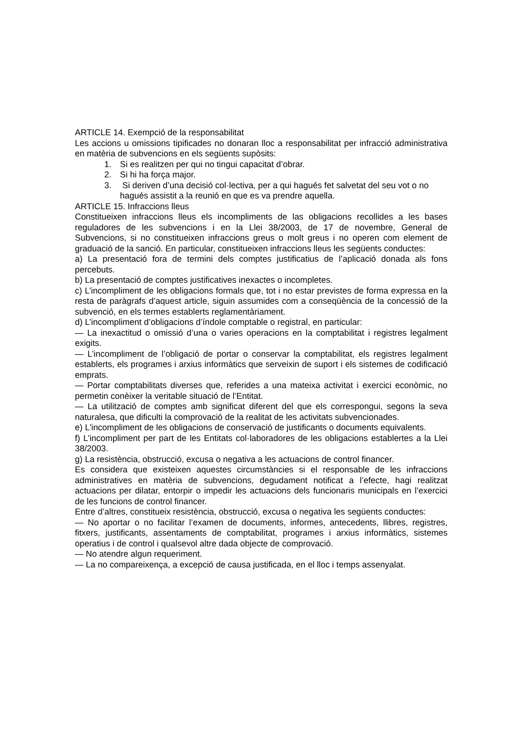ARTICLE 14. Exempció de la responsabilitat
Les accions u omissions tipificades no donaran lloc a responsabilitat per infracció administrativa en matèria de subvencions en els següents supòsits:
1. Si es realitzen per qui no tingui capacitat d’obrar.
2. Si hi ha força major.
3. Si deriven d’una decisió col·lectiva, per a qui hagués fet salvetat del seu vot o no hagués assistit a la reunió en que es va prendre aquella.
ARTICLE 15. Infraccions lleus
Constitueixen infraccions lleus els incompliments de las obligacions recollides a les bases reguladores de les subvencions i en la Llei 38/2003, de 17 de novembre, General de Subvencions, si no constitueixen infraccions greus o molt greus i no operen com element de graduació de la sanció. En particular, constitueixen infraccions lleus les següents conductes:
a) La presentació fora de termini dels comptes justificatius de l’aplicació donada als fons percebuts.
b) La presentació de comptes justificatives inexactes o incompletes.
c) L’incompliment de les obligacions formals que, tot i no estar previstes de forma expressa en la resta de paràgrafs d’aquest article, siguin assumides com a conseqüència de la concessió de la subvenció, en els termes establerts reglamentàriament.
d) L’incompliment d’obligacions d’índole comptable o registral, en particular:
— La inexactitud o omissió d’una o varies operacions en la comptabilitat i registres legalment exigits.
— L’incompliment de l’obligació de portar o conservar la comptabilitat, els registres legalment establerts, els programes i arxius informàtics que serveixin de suport i els sistemes de codificació emprats.
— Portar comptabilitats diverses que, referides a una mateixa activitat i exercici econòmic, no permetin conèixer la veritable situació de l’Entitat.
— La utilització de comptes amb significat diferent del que els correspongui, segons la seva naturalesa, que dificulti la comprovació de la realitat de les activitats subvencionades.
e) L'incompliment de les obligacions de conservació de justificants o documents equivalents.
f) L’incompliment per part de les Entitats col·laboradores de les obligacions establertes a la Llei 38/2003.
g) La resistència, obstrucció, excusa o negativa a les actuacions de control financer.
Es considera que existeixen aquestes circumstàncies si el responsable de les infraccions administratives en matèria de subvencions, degudament notificat a l’efecte, hagi realitzat actuacions per dilatar, entorpir o impedir les actuacions dels funcionaris municipals en l’exercici de les funcions de control financer.
Entre d’altres, constitueix resistència, obstrucció, excusa o negativa les següents conductes:
— No aportar o no facilitar l’examen de documents, informes, antecedents, llibres, registres, fitxers, justificants, assentaments de comptabilitat, programes i arxius informàtics, sistemes operatius i de control i qualsevol altre dada objecte de comprovació.
— No atendre algun requeriment.
— La no compareixença, a excepció de causa justificada, en el lloc i temps assenyalat.